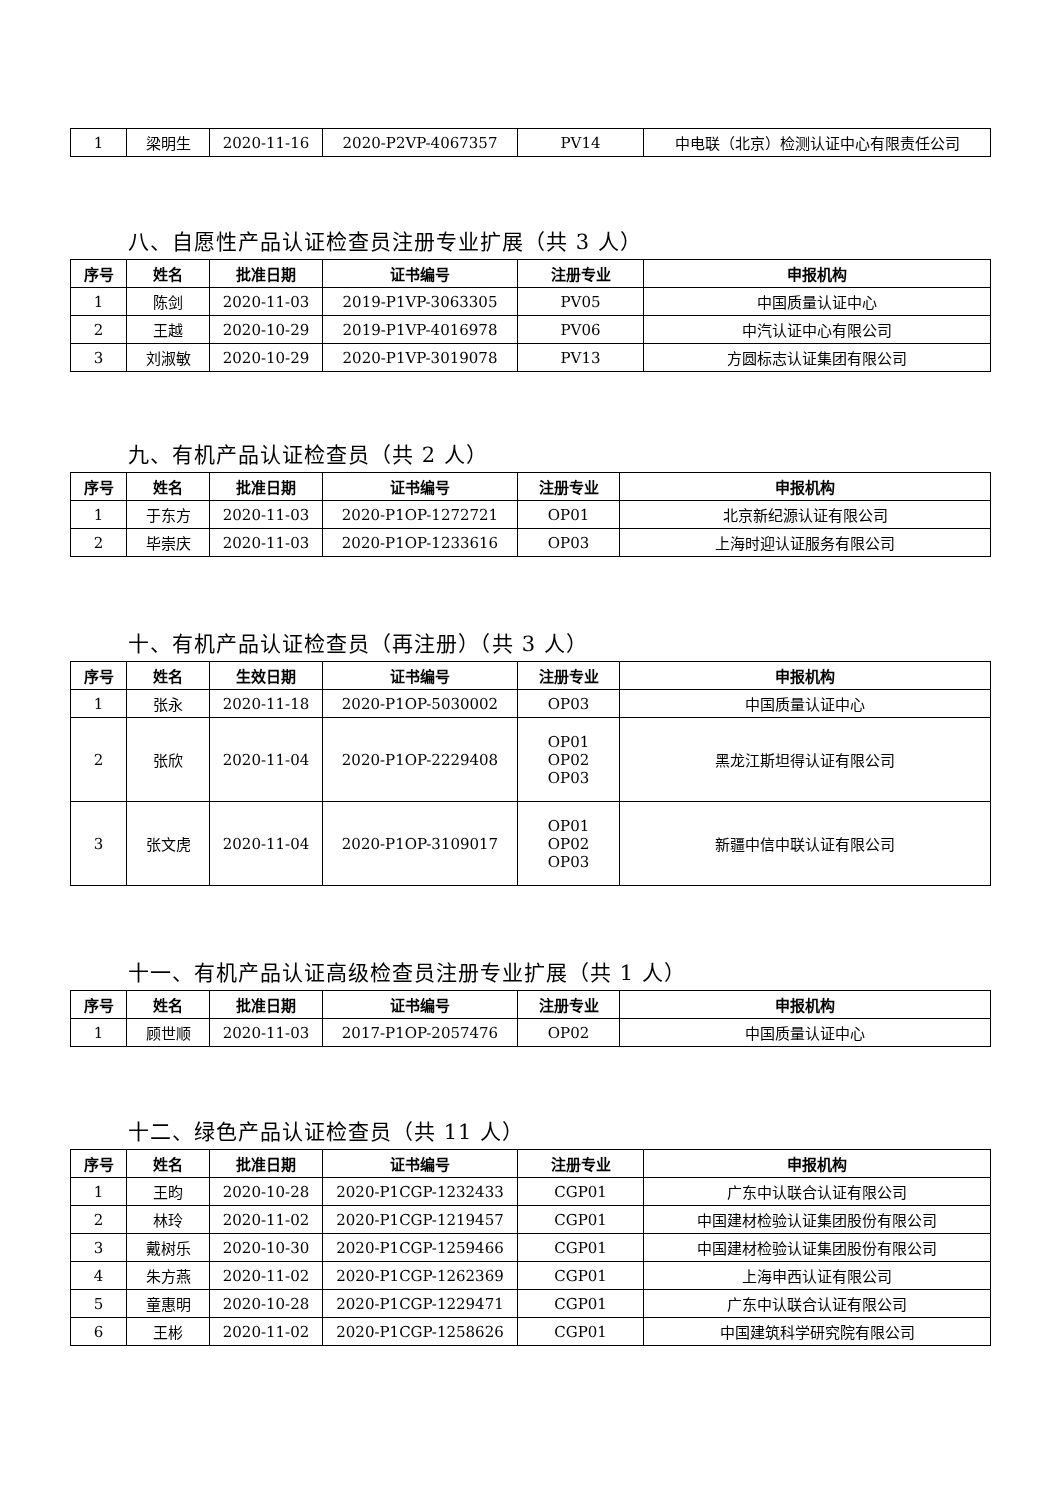| 1 | 梁明生 | 2020-11-16 | 2020-P2VP-4067357 | PV14 | 中电联（北京）检测认证中心有限责任公司 |
八、自愿性产品认证检查员注册专业扩展（共 3 人）
| 序号 | 姓名 | 批准日期 | 证书编号 | 注册专业 | 申报机构 |
| --- | --- | --- | --- | --- | --- |
| 1 | 陈剑 | 2020-11-03 | 2019-P1VP-3063305 | PV05 | 中国质量认证中心 |
| 2 | 王越 | 2020-10-29 | 2019-P1VP-4016978 | PV06 | 中汽认证中心有限公司 |
| 3 | 刘淑敏 | 2020-10-29 | 2020-P1VP-3019078 | PV13 | 方圆标志认证集团有限公司 |
九、有机产品认证检查员（共 2 人）
| 序号 | 姓名 | 批准日期 | 证书编号 | 注册专业 | 申报机构 |
| --- | --- | --- | --- | --- | --- |
| 1 | 于东方 | 2020-11-03 | 2020-P1OP-1272721 | OP01 | 北京新纪源认证有限公司 |
| 2 | 毕崇庆 | 2020-11-03 | 2020-P1OP-1233616 | OP03 | 上海时迎认证服务有限公司 |
十、有机产品认证检查员（再注册）（共 3 人）
| 序号 | 姓名 | 生效日期 | 证书编号 | 注册专业 | 申报机构 |
| --- | --- | --- | --- | --- | --- |
| 1 | 张永 | 2020-11-18 | 2020-P1OP-5030002 | OP03 | 中国质量认证中心 |
| 2 | 张欣 | 2020-11-04 | 2020-P1OP-2229408 | OP01 OP02 OP03 | 黑龙江斯坦得认证有限公司 |
| 3 | 张文虎 | 2020-11-04 | 2020-P1OP-3109017 | OP01 OP02 OP03 | 新疆中信中联认证有限公司 |
十一、有机产品认证高级检查员注册专业扩展（共 1 人）
| 序号 | 姓名 | 批准日期 | 证书编号 | 注册专业 | 申报机构 |
| --- | --- | --- | --- | --- | --- |
| 1 | 顾世顺 | 2020-11-03 | 2017-P1OP-2057476 | OP02 | 中国质量认证中心 |
十二、绿色产品认证检查员（共 11 人）
| 序号 | 姓名 | 批准日期 | 证书编号 | 注册专业 | 申报机构 |
| --- | --- | --- | --- | --- | --- |
| 1 | 王昀 | 2020-10-28 | 2020-P1CGP-1232433 | CGP01 | 广东中认联合认证有限公司 |
| 2 | 林玲 | 2020-11-02 | 2020-P1CGP-1219457 | CGP01 | 中国建材检验认证集团股份有限公司 |
| 3 | 戴树乐 | 2020-10-30 | 2020-P1CGP-1259466 | CGP01 | 中国建材检验认证集团股份有限公司 |
| 4 | 朱方燕 | 2020-11-02 | 2020-P1CGP-1262369 | CGP01 | 上海申西认证有限公司 |
| 5 | 童惠明 | 2020-10-28 | 2020-P1CGP-1229471 | CGP01 | 广东中认联合认证有限公司 |
| 6 | 王彬 | 2020-11-02 | 2020-P1CGP-1258626 | CGP01 | 中国建筑科学研究院有限公司 |